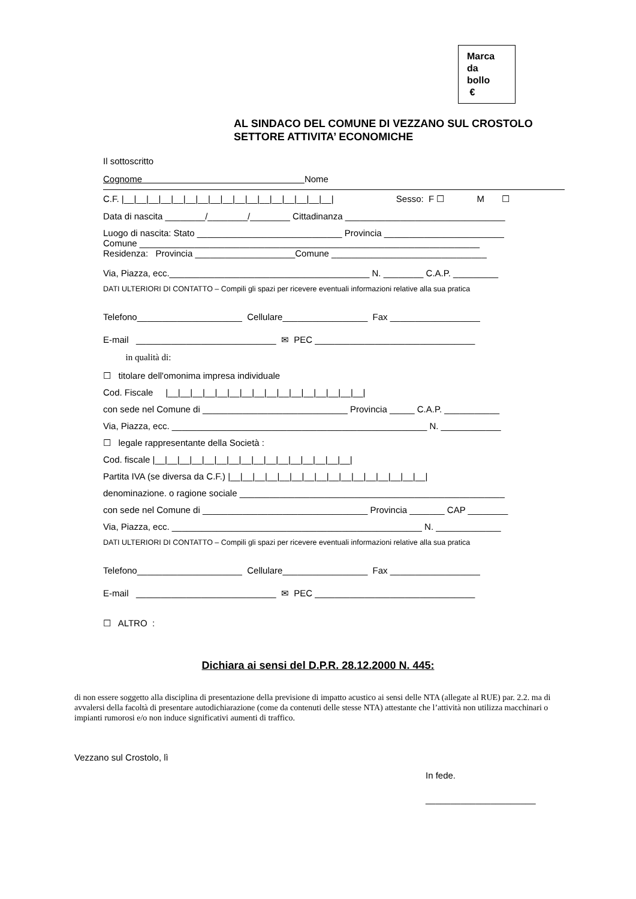Marca
da
bollo
€
AL SINDACO DEL COMUNE DI VEZZANO SUL CROSTOLO
SETTORE ATTIVITA’ ECONOMICHE
Il sottoscritto
Cognome Nome
C.F. |__|__|__|__|__|__|__|__|__|__|__|__|__|__|__|__|__| Sesso: F ☐ M ☐
Data di nascita ________/________/________ Cittadinanza ________________________________
Luogo di nascita: Stato _____________________________ Provincia ________________________
Comune ____________________________________________________________________
Residenza: Provincia ____________________Comune _______________________________
Via, Piazza, ecc.________________________________________ N. ________ C.A.P. _________
DATI ULTERIORI DI CONTATTO – Compili gli spazi per ricevere eventuali informazioni relative alla sua pratica
Telefono_____________________ Cellulare_________________ Fax __________________
E-mail ____________________________ ✉ PEC ________________________________
in qualità di:
☐ titolare dell'omonima impresa individuale
Cod. Fiscale |__|__|__|__|__|__|__|__|__|__|__|__|__|__|__|__|
con sede nel Comune di _____________________________ Provincia _____ C.A.P. ___________
Via, Piazza, ecc. ___________________________________________________ N. ____________
☐ legale rappresentante della Società :
Cod. fiscale |__|__|__|__|__|__|__|__|__|__|__|__|__|__|__|__|
Partita IVA (se diversa da C.F.) |__|__|__|__|__|__|__|__|__|__|__|__|__|__|__|__|
denominazione. o ragione sociale _____________________________________________________
con sede nel Comune di _________________________________ Provincia _______ CAP ________
Via, Piazza, ecc. __________________________________________________ N. _____________
DATI ULTERIORI DI CONTATTO – Compili gli spazi per ricevere eventuali informazioni relative alla sua pratica
Telefono_____________________ Cellulare_________________ Fax __________________
E-mail ____________________________ ✉ PEC ________________________________
☐ ALTRO :
Dichiara ai sensi del D.P.R. 28.12.2000 N. 445:
di non essere soggetto alla disciplina di presentazione della previsione di impatto acustico ai sensi delle NTA (allegate al RUE) par. 2.2. ma di avvalersi della facoltà di presentare autodichiarazione (come da contenuti delle stesse NTA) attestante che l’attività non utilizza macchinari o impianti rumorosi e/o non induce significativi aumenti di traffico.
Vezzano sul Crostolo, lì
In fede.
______________________